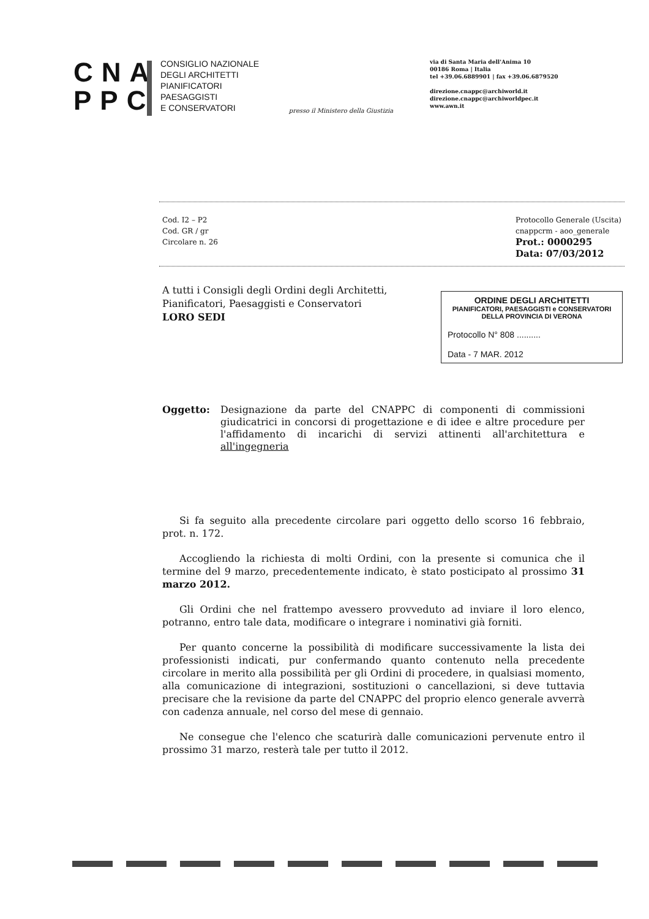CNA
PPC
CONSIGLIO NAZIONALE
DEGLI ARCHITETTI
PIANIFICATORI
PAESAGGISTI
E CONSERVATORI
presso il Ministero della Giustizia
via di Santa Maria dell'Anima 10
00186 Roma | Italia
tel +39.06.6889901 | fax +39.06.6879520
direzione.cnappc@archiworld.it
direzione.cnappc@archiworldpec.it
www.awn.it
Cod. I2 – P2
Cod. GR / gr
Circolare n. 26
Protocollo Generale (Uscita)
cnappcrm - aoo_generale
Prot.: 0000295
Data: 07/03/2012
ORDINE DEGLI ARCHITETTI
PIANIFICATORI, PAESAGGISTI e CONSERVATORI
DELLA PROVINCIA DI VERONA
Protocollo N° 808 ..........
Data - 7 MAR. 2012
A tutti i Consigli degli Ordini degli Architetti,
Pianificatori, Paesaggisti e Conservatori
LORO SEDI
Oggetto: Designazione da parte del CNAPPC di componenti di commissioni giudicatrici in concorsi di progettazione e di idee e altre procedure per l'affidamento di incarichi di servizi attinenti all'architettura e all'ingegneria
Si fa seguito alla precedente circolare pari oggetto dello scorso 16 febbraio, prot. n. 172.
Accogliendo la richiesta di molti Ordini, con la presente si comunica che il termine del 9 marzo, precedentemente indicato, è stato posticipato al prossimo 31 marzo 2012.
Gli Ordini che nel frattempo avessero provveduto ad inviare il loro elenco, potranno, entro tale data, modificare o integrare i nominativi già forniti.
Per quanto concerne la possibilità di modificare successivamente la lista dei professionisti indicati, pur confermando quanto contenuto nella precedente circolare in merito alla possibilità per gli Ordini di procedere, in qualsiasi momento, alla comunicazione di integrazioni, sostituzioni o cancellazioni, si deve tuttavia precisare che la revisione da parte del CNAPPC del proprio elenco generale avverrà con cadenza annuale, nel corso del mese di gennaio.
Ne consegue che l'elenco che scaturirà dalle comunicazioni pervenute entro il prossimo 31 marzo, resterà tale per tutto il 2012.